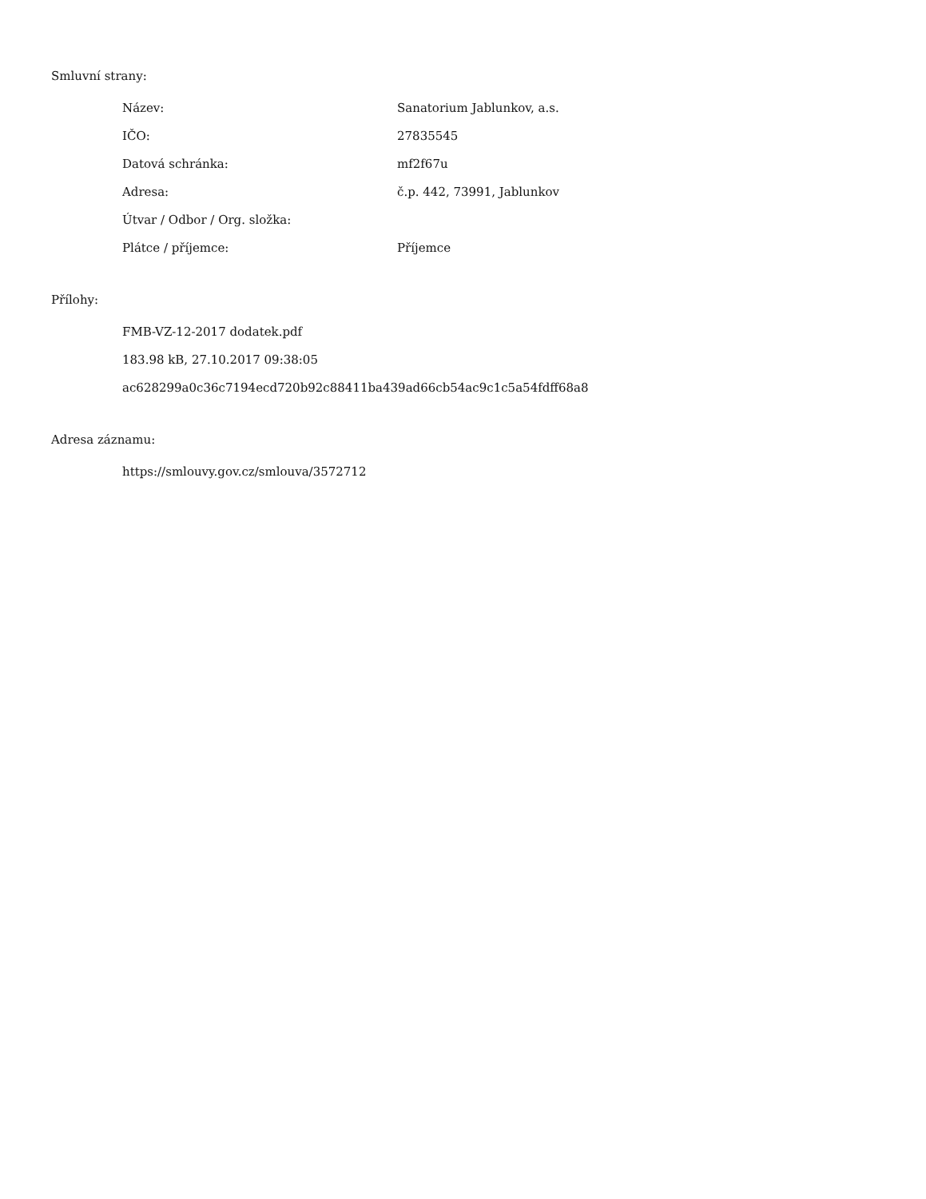Smluvní strany:
| Název: | Sanatorium Jablunkov, a.s. |
| IČO: | 27835545 |
| Datová schránka: | mf2f67u |
| Adresa: | č.p. 442, 73991, Jablunkov |
| Útvar / Odbor / Org. složka: | |
| Plátce / příjemce: | Příjemce |
Přílohy:
FMB-VZ-12-2017 dodatek.pdf
183.98 kB, 27.10.2017 09:38:05
ac628299a0c36c7194ecd720b92c88411ba439ad66cb54ac9c1c5a54fdff68a8
Adresa záznamu:
https://smlouvy.gov.cz/smlouva/3572712